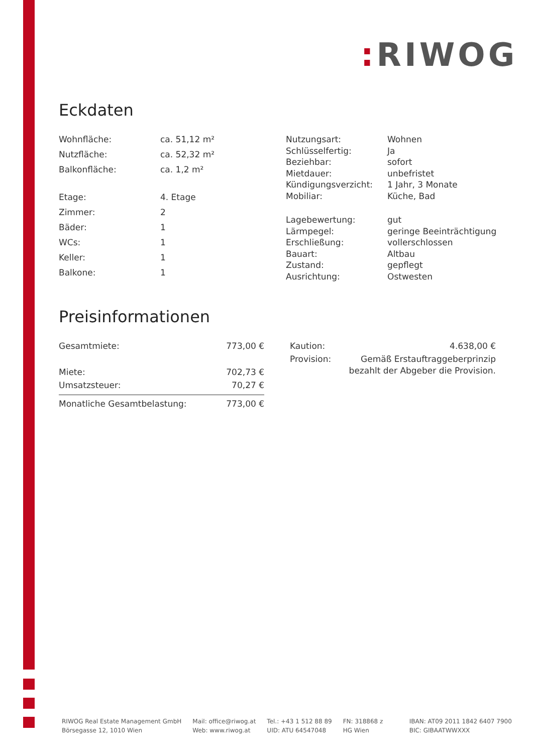: RIWOG
Eckdaten
| Wohnfläche: | ca. 51,12 m² |
| Nutzfläche: | ca. 52,32 m² |
| Balkonfläche: | ca. 1,2 m² |
| Etage: | 4. Etage |
| Zimmer: | 2 |
| Bäder: | 1 |
| WCs: | 1 |
| Keller: | 1 |
| Balkone: | 1 |
| Nutzungsart: | Wohnen |
| Schlüsselfertig: | Ja |
| Beziehbar: | sofort |
| Mietdauer: | unbefristet |
| Kündigungsverzicht: | 1 Jahr, 3 Monate |
| Mobiliar: | Küche, Bad |
| Lagebewertung: | gut |
| Lärmpegel: | geringe Beeinträchtigung |
| Erschließung: | vollerschlossen |
| Bauart: | Altbau |
| Zustand: | gepflegt |
| Ausrichtung: | Ostwesten |
Preisinformationen
| Gesamtmiete: | 773,00 € |
| Miete: | 702,73 € |
| Umsatzsteuer: | 70,27 € |
| Monatliche Gesamtbelastung: | 773,00 € |
| Kaution: | 4.638,00 € |
| Provision: | Gemäß Erstauftraggeberprinzip bezahlt der Abgeber die Provision. |
RIWOG Real Estate Management GmbH
Börsegasse 12, 1010 Wien
Mail: office@riwog.at
Web: www.riwog.at
Tel.: +43 1 512 88 89
UID: ATU 64547048
FN: 318868 z
HG Wien
IBAN: AT09 2011 1842 6407 7900
BIC: GIBAATWWXXX